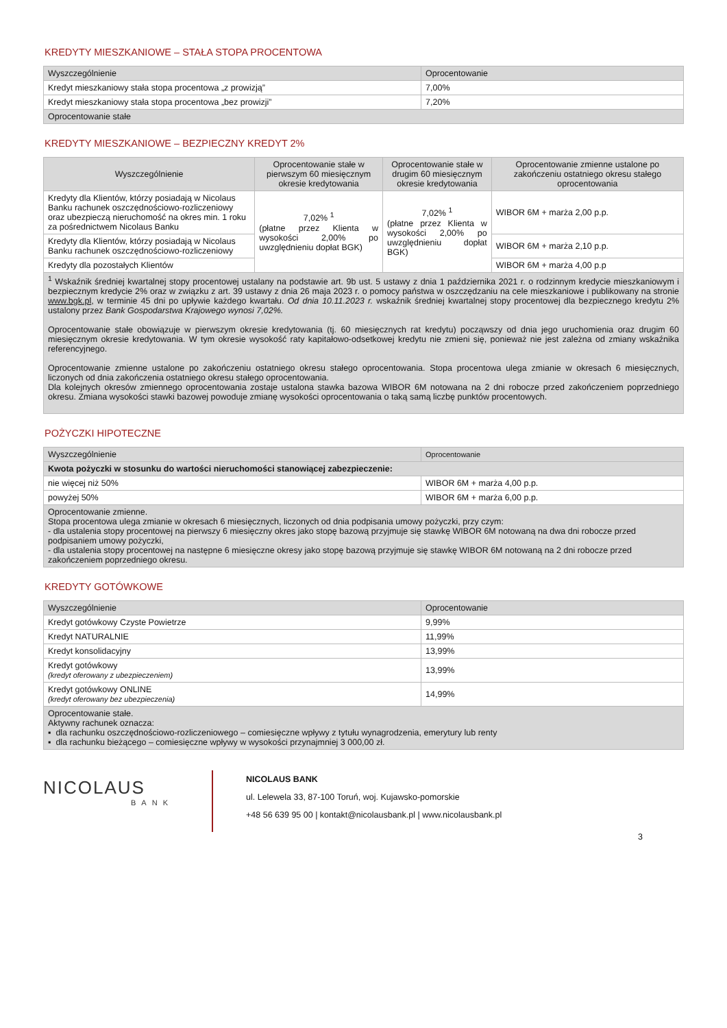KREDYTY MIESZKANIOWE – STAŁA STOPA PROCENTOWA
| Wyszczególnienie | Oprocentowanie |
| --- | --- |
| Kredyt mieszkaniowy stała stopa procentowa „z prowizją” | 7,00% |
| Kredyt mieszkaniowy stała stopa procentowa „bez prowizji” | 7,20% |
| Oprocentowanie stałe | |
KREDYTY MIESZKANIOWE – BEZPIECZNY KREDYT 2%
| Wyszczególnienie | Oprocentowanie stałe w pierwszym 60 miesięcznym okresie kredytowania | Oprocentowanie stałe w drugim 60 miesięcznym okresie kredytowania | Oprocentowanie zmienne ustalone po zakończeniu ostatniego okresu stałego oprocentowania |
| --- | --- | --- | --- |
| Kredyty dla Klientów, którzy posiadają w Nicolaus Banku rachunek oszczędnościowo-rozliczeniowy oraz ubezpieczą nieruchomość na okres min. 1 roku za pośrednictwem Nicolaus Banku | 7,02% <sup>1</sup> (płatne przez Klienta w wysokości 2,00% po uwzględnieniu dopłat BGK) | 7,02% <sup>1</sup> (płatne przez Klienta w wysokości 2,00% po uwzględnieniu dopłat BGK) | WIBOR 6M + marża 2,00 p.p. |
| Kredyty dla Klientów, którzy posiadają w Nicolaus Banku rachunek oszczędnościowo-rozliczeniowy | | | WIBOR 6M + marża 2,10 p.p. |
| Kredyty dla pozostałych Klientów | | | WIBOR 6M + marża 4,00 p.p |
| <sup>1</sup> Wskaźnik średniej kwartalnej stopy procentowej ustalany na podstawie art. 9b ust. 5 ustawy z dnia 1 października 2021 r. o rodzinnym kredycie mieszkaniowym i bezpiecznym kredycie 2% oraz w związku z art. 39 ustawy z dnia 26 maja 2023 r. o pomocy państwa w oszczędzaniu na cele mieszkaniowe i publikowany na stronie www.bgk.pl , w terminie 45 dni po upływie każdego kwartału. Od dnia 10.11.2023 r. wskaźnik średniej kwartalnej stopy procentowej dla bezpiecznego kredytu 2% ustalony przez Bank Gospodarstwa Krajowego wynosi 7,02%. Oprocentowanie stałe obowiązuje w pierwszym okresie kredytowania (tj. 60 miesięcznych rat kredytu) począwszy od dnia jego uruchomienia oraz drugim 60 miesięcznym okresie kredytowania. W tym okresie wysokość raty kapitałowo-odsetkowej kredytu nie zmieni się, ponieważ nie jest zależna od zmiany wskaźnika referencyjnego. Oprocentowanie zmienne ustalone po zakończeniu ostatniego okresu stałego oprocentowania. Stopa procentowa ulega zmianie w okresach 6 miesięcznych, liczonych od dnia zakończenia ostatniego okresu stałego oprocentowania. Dla kolejnych okresów zmiennego oprocentowania zostaje ustalona stawka bazowa WIBOR 6M notowana na 2 dni robocze przed zakończeniem poprzedniego okresu. Zmiana wysokości stawki bazowej powoduje zmianę wysokości oprocentowania o taką samą liczbę punktów procentowych. | | | |
POŻYCZKI HIPOTECZNE
| Wyszczególnienie | Oprocentowanie |
| --- | --- |
| Kwota pożyczki w stosunku do wartości nieruchomości stanowiącej zabezpieczenie: | |
| nie więcej niż 50% | WIBOR 6M + marża 4,00 p.p. |
| powyżej 50% | WIBOR 6M + marża 6,00 p.p. |
| Oprocentowanie zmienne. Stopa procentowa ulega zmianie w okresach 6 miesięcznych, liczonych od dnia podpisania umowy pożyczki, przy czym: - dla ustalenia stopy procentowej na pierwszy 6 miesięczny okres jako stopę bazową przyjmuje się stawkę WIBOR 6M notowaną na dwa dni robocze przed podpisaniem umowy pożyczki, - dla ustalenia stopy procentowej na następne 6 miesięczne okresy jako stopę bazową przyjmuje się stawkę WIBOR 6M notowaną na 2 dni robocze przed zakończeniem poprzedniego okresu. | |
KREDYTY GOTÓWKOWE
| Wyszczególnienie | Oprocentowanie |
| --- | --- |
| Kredyt gotówkowy Czyste Powietrze | 9,99% |
| Kredyt NATURALNIE | 11,99% |
| Kredyt konsolidacyjny | 13,99% |
| Kredyt gotówkowy (kredyt oferowany z ubezpieczeniem) | 13,99% |
| Kredyt gotówkowy ONLINE (kredyt oferowany bez ubezpieczenia) | 14,99% |
| Oprocentowanie stałe. Aktywny rachunek oznacza: ▪ dla rachunku oszczędnościowo-rozliczeniowego – comiesięczne wpływy z tytułu wynagrodzenia, emerytury lub renty ▪ dla rachunku bieżącego – comiesięczne wpływy w wysokości przynajmniej 3 000,00 zł. | |
NICOLAUS
BANK
NICOLAUS BANK
ul. Lelewela 33, 87-100 Toruń, woj. Kujawsko-pomorskie
+48 56 639 95 00 | kontakt@nicolausbank.pl | www.nicolausbank.pl
3